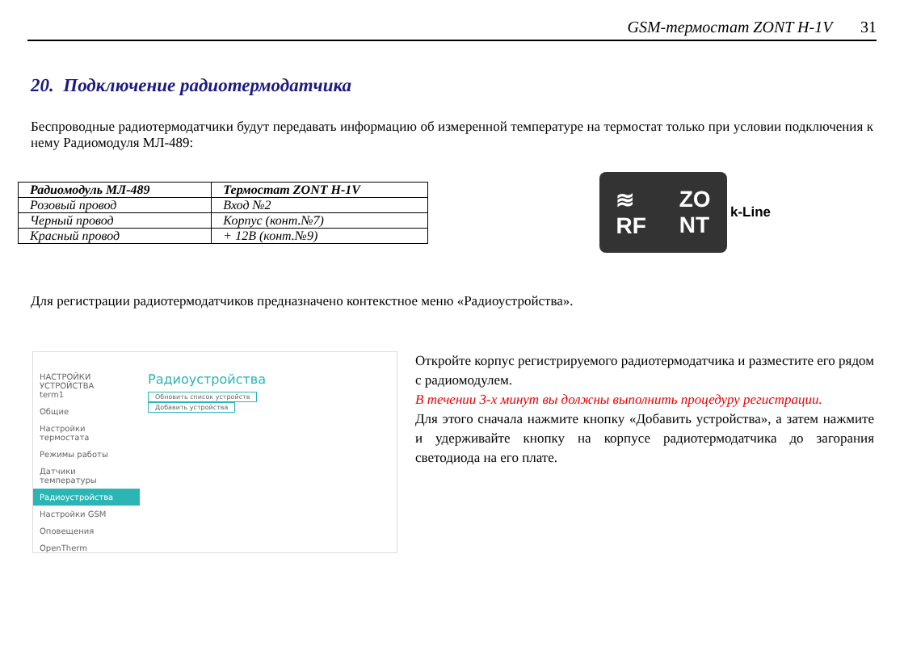GSM-термостат ZONT H-1V 31
20. Подключение радиотермодатчика
Беспроводные радиотермодатчики будут передавать информацию об измеренной температуре на термостат только при условии подключения к нему Радиомодуля МЛ-489:
| Радиомодуль МЛ-489 | Термостат ZONT H-1V |
| --- | --- |
| Розовый провод | Вход №2 |
| Черный провод | Корпус (конт.№7) |
| Красный провод | + 12В (конт.№9) |
≋
RF ZO
NT
k-Line
Для регистрации радиотермодатчиков предназначено контекстное меню «Радиоустройства».
НАСТРОЙКИ УСТРОЙСТВА
term1
Общие
Настройки термостата
Режимы работы
Датчики температуры
Радиоустройства
Настройки GSM
Оповещения
OpenTherm
Радиоустройства
Обновить список устройств Добавить устройства
Откройте корпус регистрируемого радиотермодатчика и разместите его рядом с радиомодулем.
В течении 3-х минут вы должны выполнить процедуру регистрации.
Для этого сначала нажмите кнопку «Добавить устройства», а затем нажмите и удерживайте кнопку на корпусе радиотермодатчика до загорания светодиода на его плате.